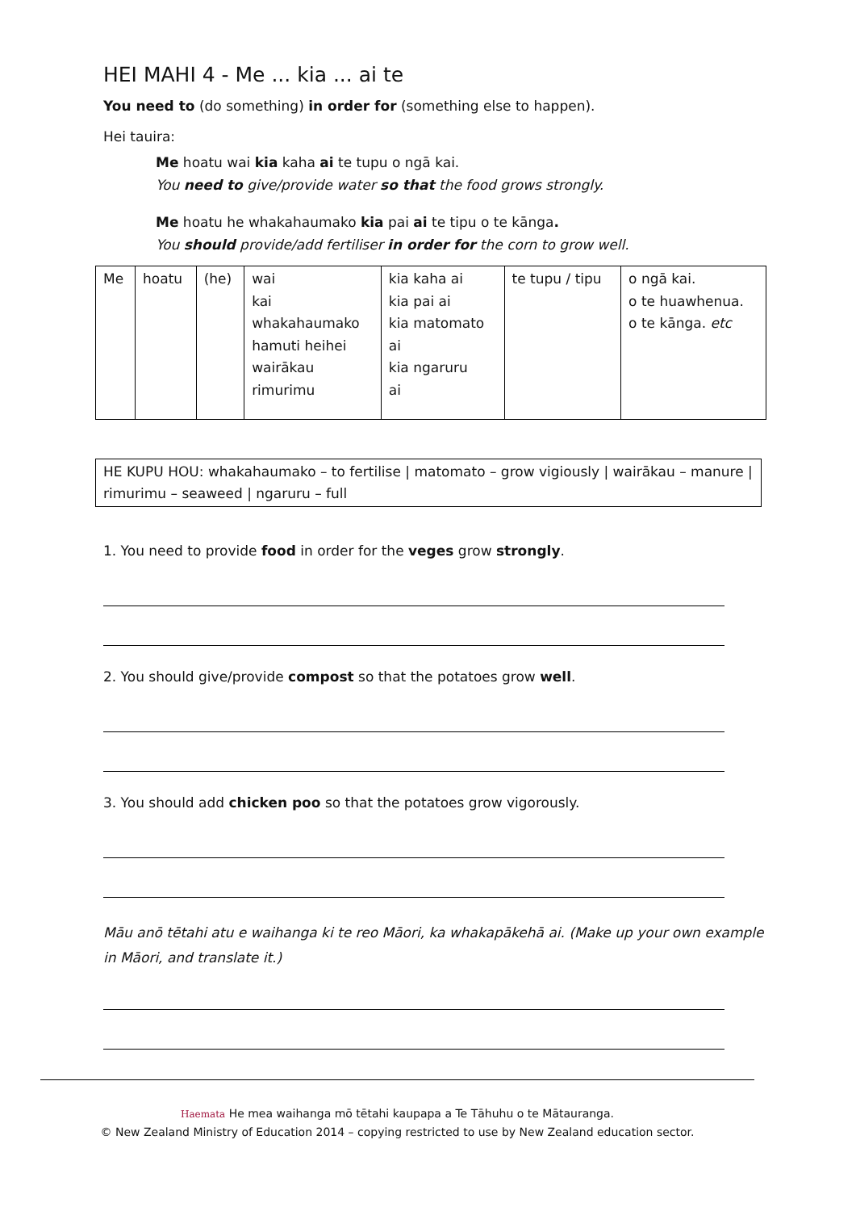HEI MAHI 4 - Me ... kia ... ai te
You need to (do something) in order for (something else to happen).
Hei tauira:
Me hoatu wai kia kaha ai te tupu o ngā kai.
You need to give/provide water so that the food grows strongly.
Me hoatu he whakahaumako kia pai ai te tipu o te kānga.
You should provide/add fertiliser in order for the corn to grow well.
| Me | hoatu | (he) | wai kai whakahaumako hamuti heihei wairākau rimurimu | kia kaha ai kia pai ai kia matomato ai kia ngaruru ai | te tupu / tipu | o ngā kai. o te huawhenua. o te kānga. etc |
HE KUPU HOU: whakahaumako – to fertilise | matomato – grow vigiously | wairākau – manure | rimurimu – seaweed | ngaruru – full
1. You need to provide food in order for the veges grow strongly.
2. You should give/provide compost so that the potatoes grow well.
3. You should add chicken poo so that the potatoes grow vigorously.
Māu anō tētahi atu e waihanga ki te reo Māori, ka whakapākehā ai. (Make up your own example in Māori, and translate it.)
Haemata He mea waihanga mō tētahi kaupapa a Te Tāhuhu o te Mātauranga.
© New Zealand Ministry of Education 2014 – copying restricted to use by New Zealand education sector.